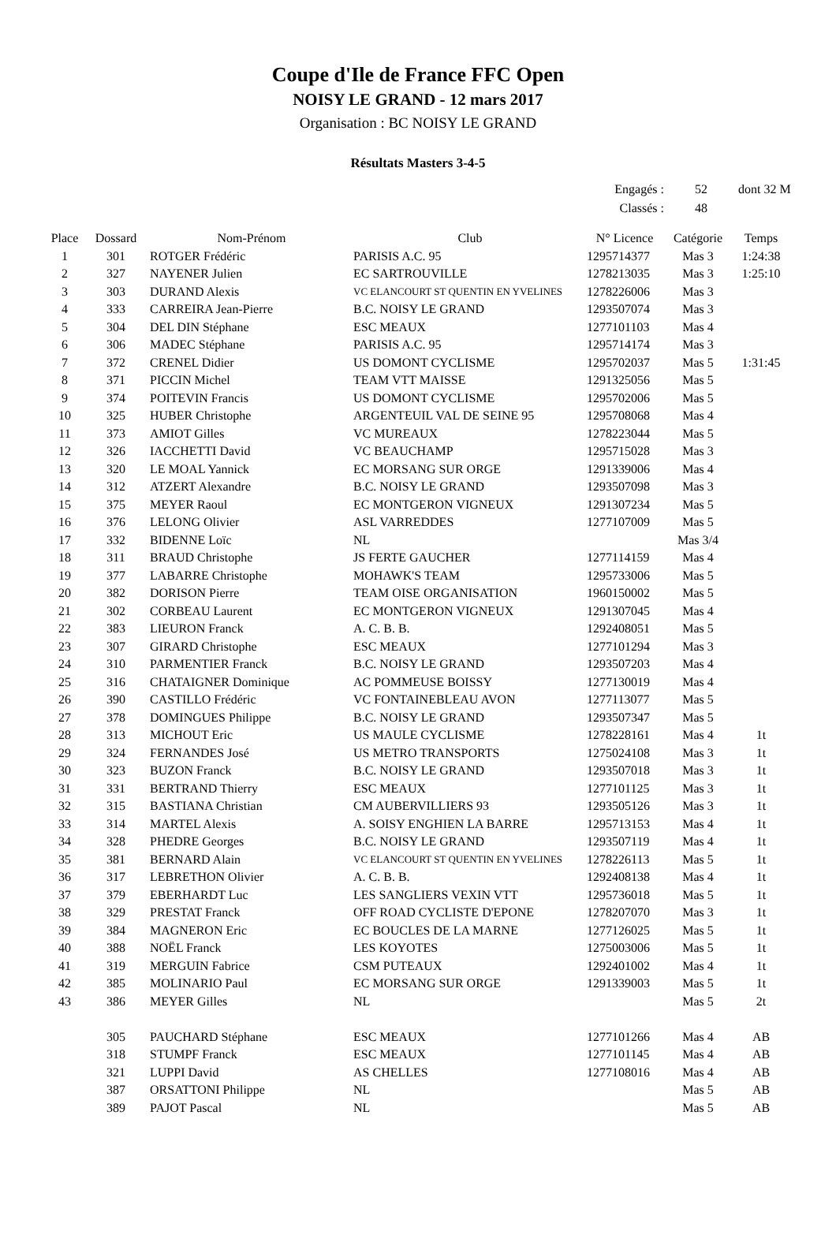Coupe d'Ile de France FFC Open
NOISY LE GRAND - 12 mars 2017
Organisation : BC NOISY LE GRAND
Résultats Masters 3-4-5
| Engagés : | 52 | dont 32 M |
| Classés : | 48 | |
| Place | Dossard | Nom-Prénom | Club | N° Licence | Catégorie | Temps |
| --- | --- | --- | --- | --- | --- | --- |
| 1 | 301 | ROTGER Frédéric | PARISIS A.C. 95 | 1295714377 | Mas 3 | 1:24:38 |
| 2 | 327 | NAYENER Julien | EC SARTROUVILLE | 1278213035 | Mas 3 | 1:25:10 |
| 3 | 303 | DURAND Alexis | VC ELANCOURT ST QUENTIN EN YVELINES | 1278226006 | Mas 3 | |
| 4 | 333 | CARREIRA Jean-Pierre | B.C. NOISY LE GRAND | 1293507074 | Mas 3 | |
| 5 | 304 | DEL DIN Stéphane | ESC MEAUX | 1277101103 | Mas 4 | |
| 6 | 306 | MADEC Stéphane | PARISIS A.C. 95 | 1295714174 | Mas 3 | |
| 7 | 372 | CRENEL Didier | US DOMONT CYCLISME | 1295702037 | Mas 5 | 1:31:45 |
| 8 | 371 | PICCIN Michel | TEAM VTT MAISSE | 1291325056 | Mas 5 | |
| 9 | 374 | POITEVIN Francis | US DOMONT CYCLISME | 1295702006 | Mas 5 | |
| 10 | 325 | HUBER Christophe | ARGENTEUIL VAL DE SEINE 95 | 1295708068 | Mas 4 | |
| 11 | 373 | AMIOT Gilles | VC MUREAUX | 1278223044 | Mas 5 | |
| 12 | 326 | IACCHETTI David | VC BEAUCHAMP | 1295715028 | Mas 3 | |
| 13 | 320 | LE MOAL Yannick | EC MORSANG SUR ORGE | 1291339006 | Mas 4 | |
| 14 | 312 | ATZERT Alexandre | B.C. NOISY LE GRAND | 1293507098 | Mas 3 | |
| 15 | 375 | MEYER Raoul | EC MONTGERON VIGNEUX | 1291307234 | Mas 5 | |
| 16 | 376 | LELONG Olivier | ASL VARREDDES | 1277107009 | Mas 5 | |
| 17 | 332 | BIDENNE Loïc | NL | | Mas 3/4 | |
| 18 | 311 | BRAUD Christophe | JS FERTE GAUCHER | 1277114159 | Mas 4 | |
| 19 | 377 | LABARRE Christophe | MOHAWK'S TEAM | 1295733006 | Mas 5 | |
| 20 | 382 | DORISON Pierre | TEAM OISE ORGANISATION | 1960150002 | Mas 5 | |
| 21 | 302 | CORBEAU Laurent | EC MONTGERON VIGNEUX | 1291307045 | Mas 4 | |
| 22 | 383 | LIEURON Franck | A. C. B. B. | 1292408051 | Mas 5 | |
| 23 | 307 | GIRARD Christophe | ESC MEAUX | 1277101294 | Mas 3 | |
| 24 | 310 | PARMENTIER Franck | B.C. NOISY LE GRAND | 1293507203 | Mas 4 | |
| 25 | 316 | CHATAIGNER Dominique | AC POMMEUSE BOISSY | 1277130019 | Mas 4 | |
| 26 | 390 | CASTILLO Frédéric | VC FONTAINEBLEAU AVON | 1277113077 | Mas 5 | |
| 27 | 378 | DOMINGUES Philippe | B.C. NOISY LE GRAND | 1293507347 | Mas 5 | |
| 28 | 313 | MICHOUT Eric | US MAULE CYCLISME | 1278228161 | Mas 4 | 1t |
| 29 | 324 | FERNANDES José | US METRO TRANSPORTS | 1275024108 | Mas 3 | 1t |
| 30 | 323 | BUZON Franck | B.C. NOISY LE GRAND | 1293507018 | Mas 3 | 1t |
| 31 | 331 | BERTRAND Thierry | ESC MEAUX | 1277101125 | Mas 3 | 1t |
| 32 | 315 | BASTIANA Christian | CM AUBERVILLIERS 93 | 1293505126 | Mas 3 | 1t |
| 33 | 314 | MARTEL Alexis | A. SOISY ENGHIEN LA BARRE | 1295713153 | Mas 4 | 1t |
| 34 | 328 | PHEDRE Georges | B.C. NOISY LE GRAND | 1293507119 | Mas 4 | 1t |
| 35 | 381 | BERNARD Alain | VC ELANCOURT ST QUENTIN EN YVELINES | 1278226113 | Mas 5 | 1t |
| 36 | 317 | LEBRETHON Olivier | A. C. B. B. | 1292408138 | Mas 4 | 1t |
| 37 | 379 | EBERHARDT Luc | LES SANGLIERS VEXIN VTT | 1295736018 | Mas 5 | 1t |
| 38 | 329 | PRESTAT Franck | OFF ROAD CYCLISTE D'EPONE | 1278207070 | Mas 3 | 1t |
| 39 | 384 | MAGNERON Eric | EC BOUCLES DE LA MARNE | 1277126025 | Mas 5 | 1t |
| 40 | 388 | NOËL Franck | LES KOYOTES | 1275003006 | Mas 5 | 1t |
| 41 | 319 | MERGUIN Fabrice | CSM PUTEAUX | 1292401002 | Mas 4 | 1t |
| 42 | 385 | MOLINARIO Paul | EC MORSANG SUR ORGE | 1291339003 | Mas 5 | 1t |
| 43 | 386 | MEYER Gilles | NL | | Mas 5 | 2t |
| | 305 | PAUCHARD Stéphane | ESC MEAUX | 1277101266 | Mas 4 | AB |
| | 318 | STUMPF Franck | ESC MEAUX | 1277101145 | Mas 4 | AB |
| | 321 | LUPPI David | AS CHELLES | 1277108016 | Mas 4 | AB |
| | 387 | ORSATTONI Philippe | NL | | Mas 5 | AB |
| | 389 | PAJOT Pascal | NL | | Mas 5 | AB |